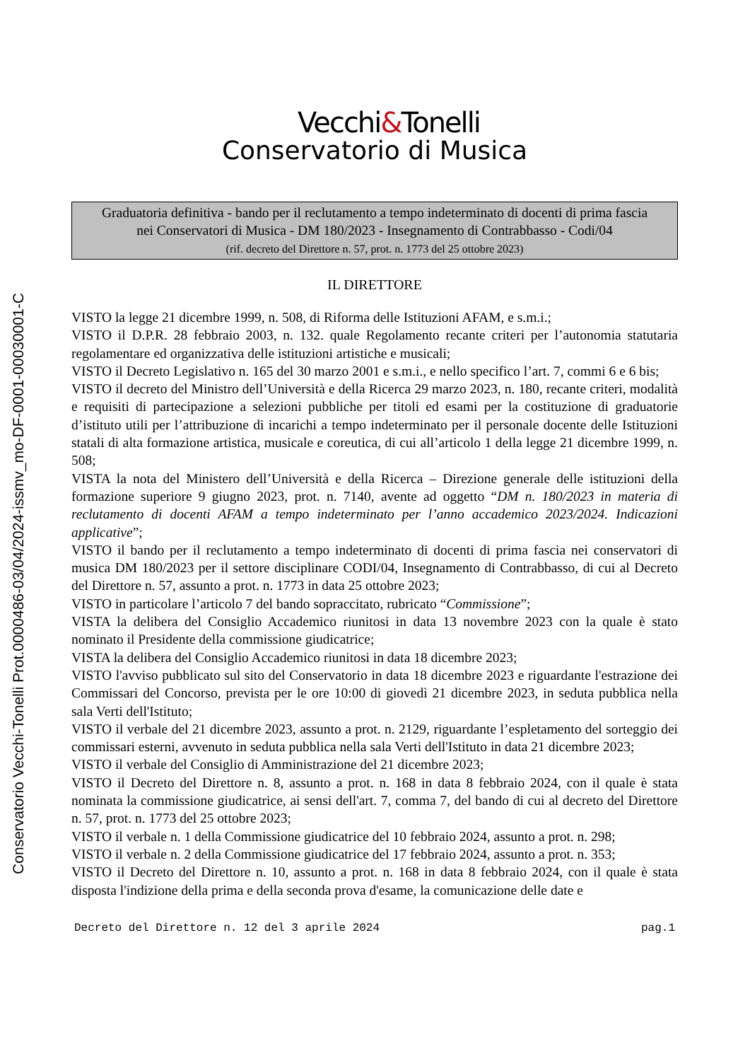Conservatorio Vecchi-Tonelli Prot.0000486-03/04/2024-issmv_mo-DF-0001-00030001-C
Vecchi&Tonelli
Conservatorio di Musica
Graduatoria definitiva - bando per il reclutamento a tempo indeterminato di docenti di prima fascia
nei Conservatori di Musica - DM 180/2023 - Insegnamento di Contrabbasso - Codi/04
(rif. decreto del Direttore n. 57, prot. n. 1773 del 25 ottobre 2023)
IL DIRETTORE
VISTO la legge 21 dicembre 1999, n. 508, di Riforma delle Istituzioni AFAM, e s.m.i.;
VISTO il D.P.R. 28 febbraio 2003, n. 132. quale Regolamento recante criteri per l’autonomia statutaria regolamentare ed organizzativa delle istituzioni artistiche e musicali;
VISTO il Decreto Legislativo n. 165 del 30 marzo 2001 e s.m.i., e nello specifico l’art. 7, commi 6 e 6 bis;
VISTO il decreto del Ministro dell’Università e della Ricerca 29 marzo 2023, n. 180, recante criteri, modalità e requisiti di partecipazione a selezioni pubbliche per titoli ed esami per la costituzione di graduatorie d’istituto utili per l’attribuzione di incarichi a tempo indeterminato per il personale docente delle Istituzioni statali di alta formazione artistica, musicale e coreutica, di cui all’articolo 1 della legge 21 dicembre 1999, n. 508;
VISTA la nota del Ministero dell’Università e della Ricerca – Direzione generale delle istituzioni della formazione superiore 9 giugno 2023, prot. n. 7140, avente ad oggetto “DM n. 180/2023 in materia di reclutamento di docenti AFAM a tempo indeterminato per l’anno accademico 2023/2024. Indicazioni applicative”;
VISTO il bando per il reclutamento a tempo indeterminato di docenti di prima fascia nei conservatori di musica DM 180/2023 per il settore disciplinare CODI/04, Insegnamento di Contrabbasso, di cui al Decreto del Direttore n. 57, assunto a prot. n. 1773 in data 25 ottobre 2023;
VISTO in particolare l’articolo 7 del bando sopraccitato, rubricato “Commissione”;
VISTA la delibera del Consiglio Accademico riunitosi in data 13 novembre 2023 con la quale è stato nominato il Presidente della commissione giudicatrice;
VISTA la delibera del Consiglio Accademico riunitosi in data 18 dicembre 2023;
VISTO l'avviso pubblicato sul sito del Conservatorio in data 18 dicembre 2023 e riguardante l'estrazione dei Commissari del Concorso, prevista per le ore 10:00 di giovedì 21 dicembre 2023, in seduta pubblica nella sala Verti dell'Istituto;
VISTO il verbale del 21 dicembre 2023, assunto a prot. n. 2129, riguardante l’espletamento del sorteggio dei commissari esterni, avvenuto in seduta pubblica nella sala Verti dell'Istituto in data 21 dicembre 2023;
VISTO il verbale del Consiglio di Amministrazione del 21 dicembre 2023;
VISTO il Decreto del Direttore n. 8, assunto a prot. n. 168 in data 8 febbraio 2024, con il quale è stata nominata la commissione giudicatrice, ai sensi dell'art. 7, comma 7, del bando di cui al decreto del Direttore n. 57, prot. n. 1773 del 25 ottobre 2023;
VISTO il verbale n. 1 della Commissione giudicatrice del 10 febbraio 2024, assunto a prot. n. 298;
VISTO il verbale n. 2 della Commissione giudicatrice del 17 febbraio 2024, assunto a prot. n. 353;
VISTO il Decreto del Direttore n. 10, assunto a prot. n. 168 in data 8 febbraio 2024, con il quale è stata disposta l'indizione della prima e della seconda prova d'esame, la comunicazione delle date e
Decreto del Direttore n. 12 del 3 aprile 2024 pag.1